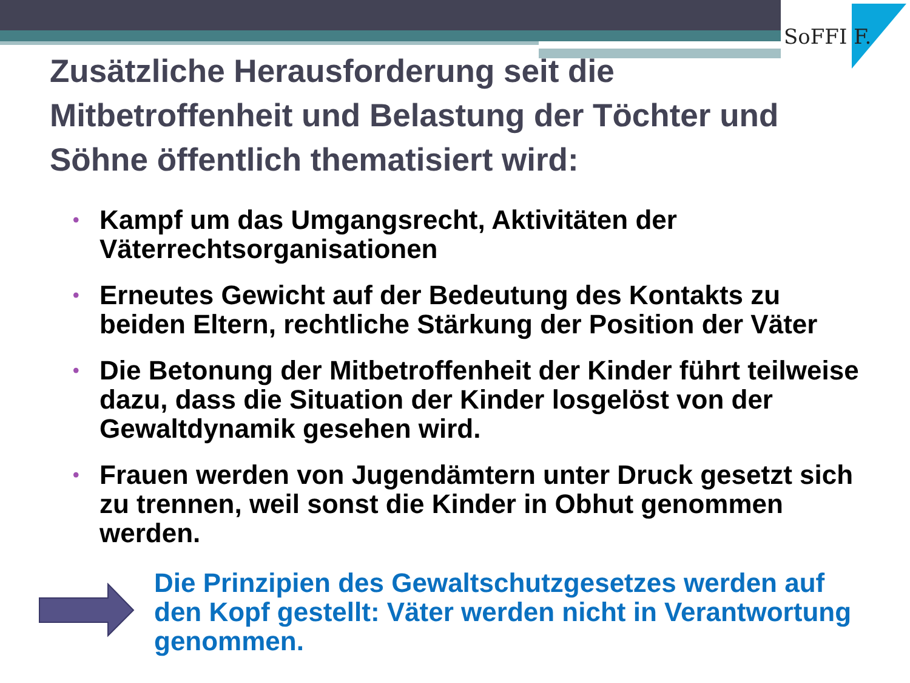SoFFI F.
Zusätzliche Herausforderung seit die Mitbetroffenheit und Belastung der Töchter und Söhne öffentlich thematisiert wird:
• Kampf um das Umgangsrecht, Aktivitäten der Väterrechtsorganisationen
• Erneutes Gewicht auf der Bedeutung des Kontakts zu beiden Eltern, rechtliche Stärkung der Position der Väter
• Die Betonung der Mitbetroffenheit der Kinder führt teilweise dazu, dass die Situation der Kinder losgelöst von der Gewaltdynamik gesehen wird.
• Frauen werden von Jugendämtern unter Druck gesetzt sich zu trennen, weil sonst die Kinder in Obhut genommen werden.
Die Prinzipien des Gewaltschutzgesetzes werden auf den Kopf gestellt: Väter werden nicht in Verantwortung genommen.